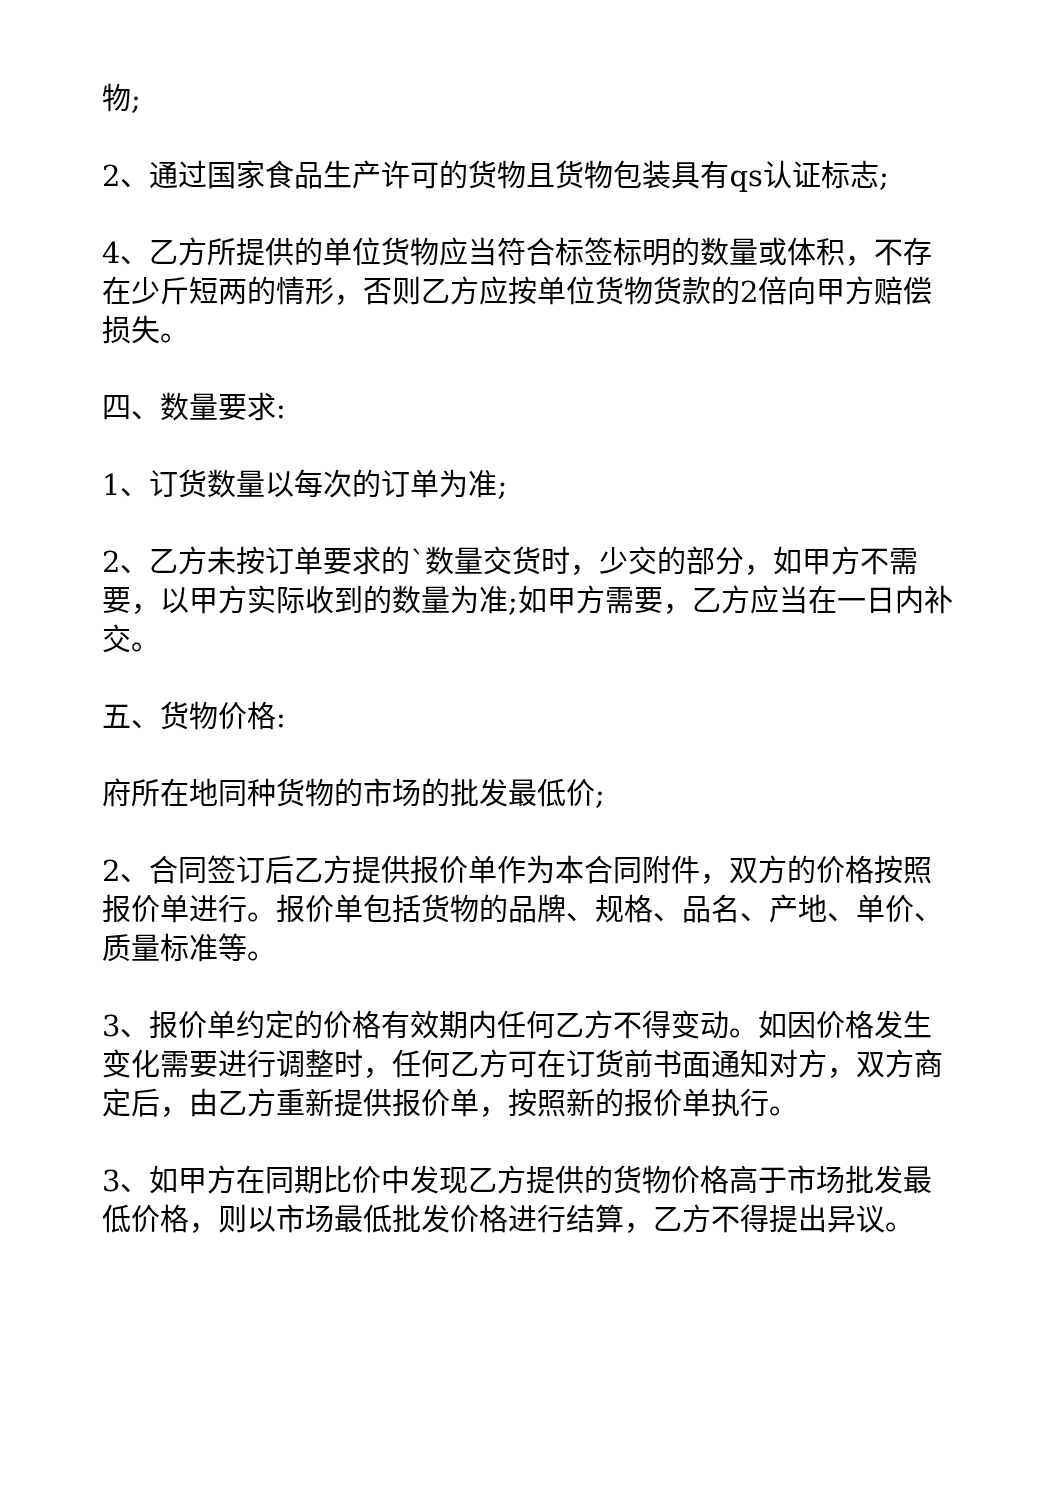物;
2、通过国家食品生产许可的货物且货物包装具有qs认证标志;
4、乙方所提供的单位货物应当符合标签标明的数量或体积，不存在少斤短两的情形，否则乙方应按单位货物货款的2倍向甲方赔偿损失。
四、数量要求:
1、订货数量以每次的订单为准;
2、乙方未按订单要求的`数量交货时，少交的部分，如甲方不需要，以甲方实际收到的数量为准;如甲方需要，乙方应当在一日内补交。
五、货物价格:
府所在地同种货物的市场的批发最低价;
2、合同签订后乙方提供报价单作为本合同附件，双方的价格按照报价单进行。报价单包括货物的品牌、规格、品名、产地、单价、质量标准等。
3、报价单约定的价格有效期内任何乙方不得变动。如因价格发生变化需要进行调整时，任何乙方可在订货前书面通知对方，双方商定后，由乙方重新提供报价单，按照新的报价单执行。
3、如甲方在同期比价中发现乙方提供的货物价格高于市场批发最低价格，则以市场最低批发价格进行结算，乙方不得提出异议。